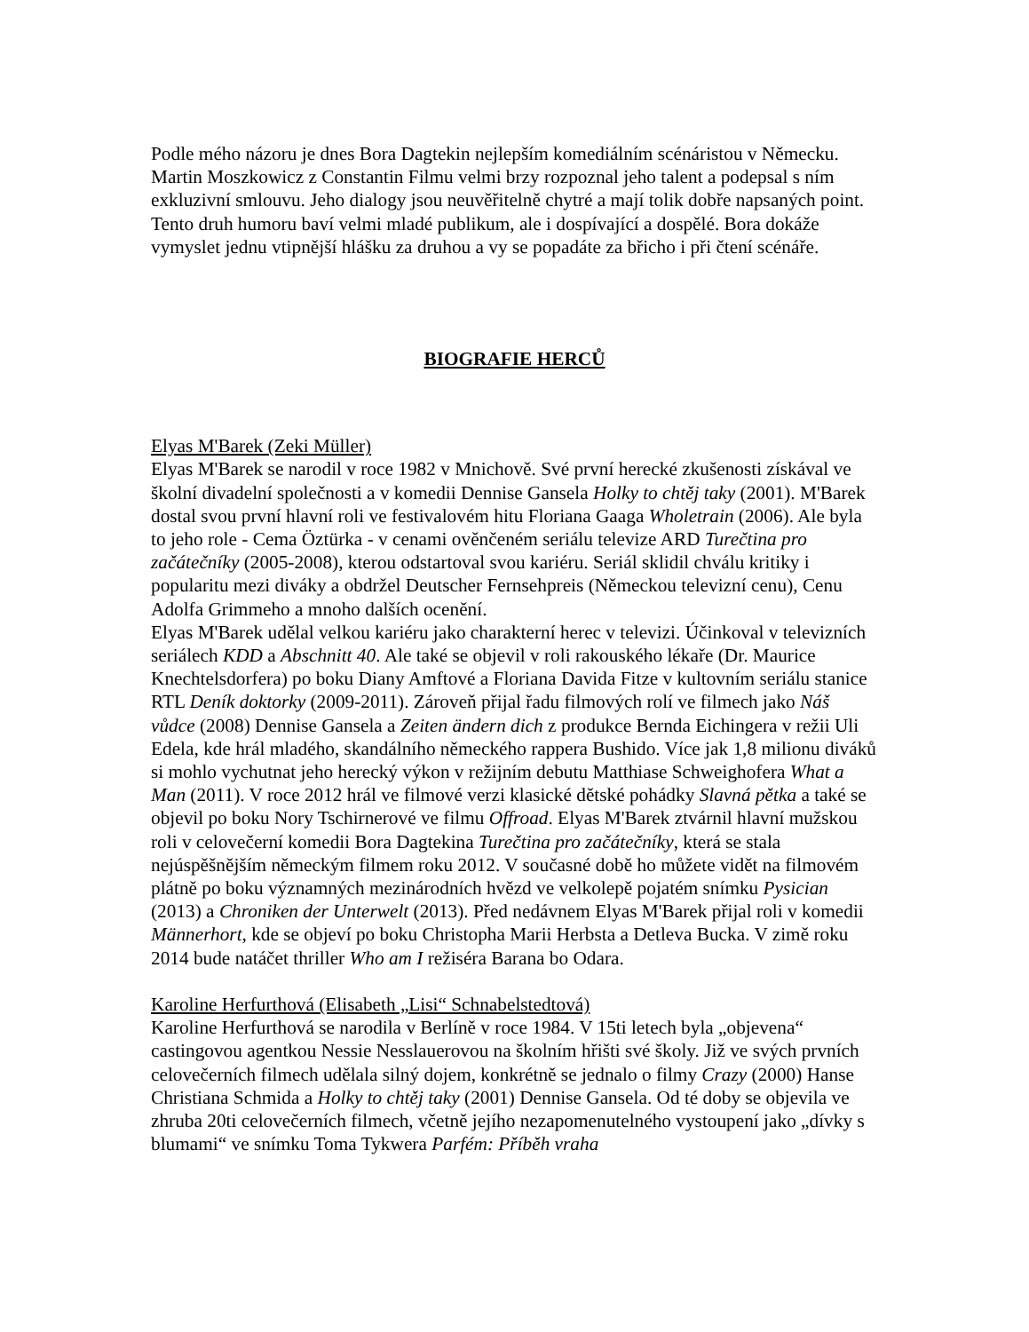Podle mého názoru je dnes Bora Dagtekin nejlepším komediálním scénáristou v Německu. Martin Moszkowicz z Constantin Filmu velmi brzy rozpoznal jeho talent a podepsal s ním exkluzivní smlouvu. Jeho dialogy jsou neuvěřitelně chytré a mají tolik dobře napsaných point. Tento druh humoru baví velmi mladé publikum, ale i dospívající a dospělé. Bora dokáže vymyslet jednu vtipnější hlášku za druhou a vy se popadáte za břicho i při čtení scénáře.
BIOGRAFIE HERCŮ
Elyas M'Barek (Zeki Müller)
Elyas M'Barek se narodil v roce 1982 v Mnichově. Své první herecké zkušenosti získával ve školní divadelní společnosti a v komedii Dennise Gansela Holky to chtěj taky (2001). M'Barek dostal svou první hlavní roli ve festivalovém hitu Floriana Gaaga Wholetrain (2006). Ale byla to jeho role - Cema Öztürka - v cenami ověnčeném seriálu televize ARD Turečtina pro začátečníky (2005-2008), kterou odstartoval svou kariéru. Seriál sklidil chválu kritiky i popularitu mezi diváky a obdržel Deutscher Fernsehpreis (Německou televizní cenu), Cenu Adolfa Grimmeho a mnoho dalších ocenění.
Elyas M'Barek udělal velkou kariéru jako charakterní herec v televizi. Účinkoval v televizních seriálech KDD a Abschnitt 40. Ale také se objevil v roli rakouského lékaře (Dr. Maurice Knechtelsdorfera) po boku Diany Amftové a Floriana Davida Fitze v kultovním seriálu stanice RTL Deník doktorky (2009-2011). Zároveň přijal řadu filmových rolí ve filmech jako Náš vůdce (2008) Dennise Gansela a Zeiten ändern dich z produkce Bernda Eichingera v režii Uli Edela, kde hrál mladého, skandálního německého rappera Bushido. Více jak 1,8 milionu diváků si mohlo vychutnat jeho herecký výkon v režijním debutu Matthiase Schweighofera What a Man (2011). V roce 2012 hrál ve filmové verzi klasické dětské pohádky Slavná pětka a také se objevil po boku Nory Tschirnerové ve filmu Offroad. Elyas M'Barek ztvárnil hlavní mužskou roli v celovečerní komedii Bora Dagtekina Turečtina pro začátečníky, která se stala nejúspěšnějším německým filmem roku 2012. V současné době ho můžete vidět na filmovém plátně po boku významných mezinárodních hvězd ve velkolepě pojatém snímku Pysician (2013) a Chroniken der Unterwelt (2013). Před nedávnem Elyas M'Barek přijal roli v komedii Männerhort, kde se objeví po boku Christopha Marii Herbsta a Detleva Bucka. V zimě roku 2014 bude natáčet thriller Who am I režiséra Barana bo Odara.
Karoline Herfurthová (Elisabeth „Lisi“ Schnabelstedtová)
Karoline Herfurthová se narodila v Berlíně v roce 1984. V 15ti letech byla „objevena“ castingovou agentkou Nessie Nesslauerovou na školním hřišti své školy. Již ve svých prvních celovečerních filmech udělala silný dojem, konkrétně se jednalo o filmy Crazy (2000) Hanse Christiana Schmida a Holky to chtěj taky (2001) Dennise Gansela. Od té doby se objevila ve zhruba 20ti celovečerních filmech, včetně jejího nezapomenutelného vystoupení jako „dívky s blumami“ ve snímku Toma Tykwera Parfém: Příběh vraha